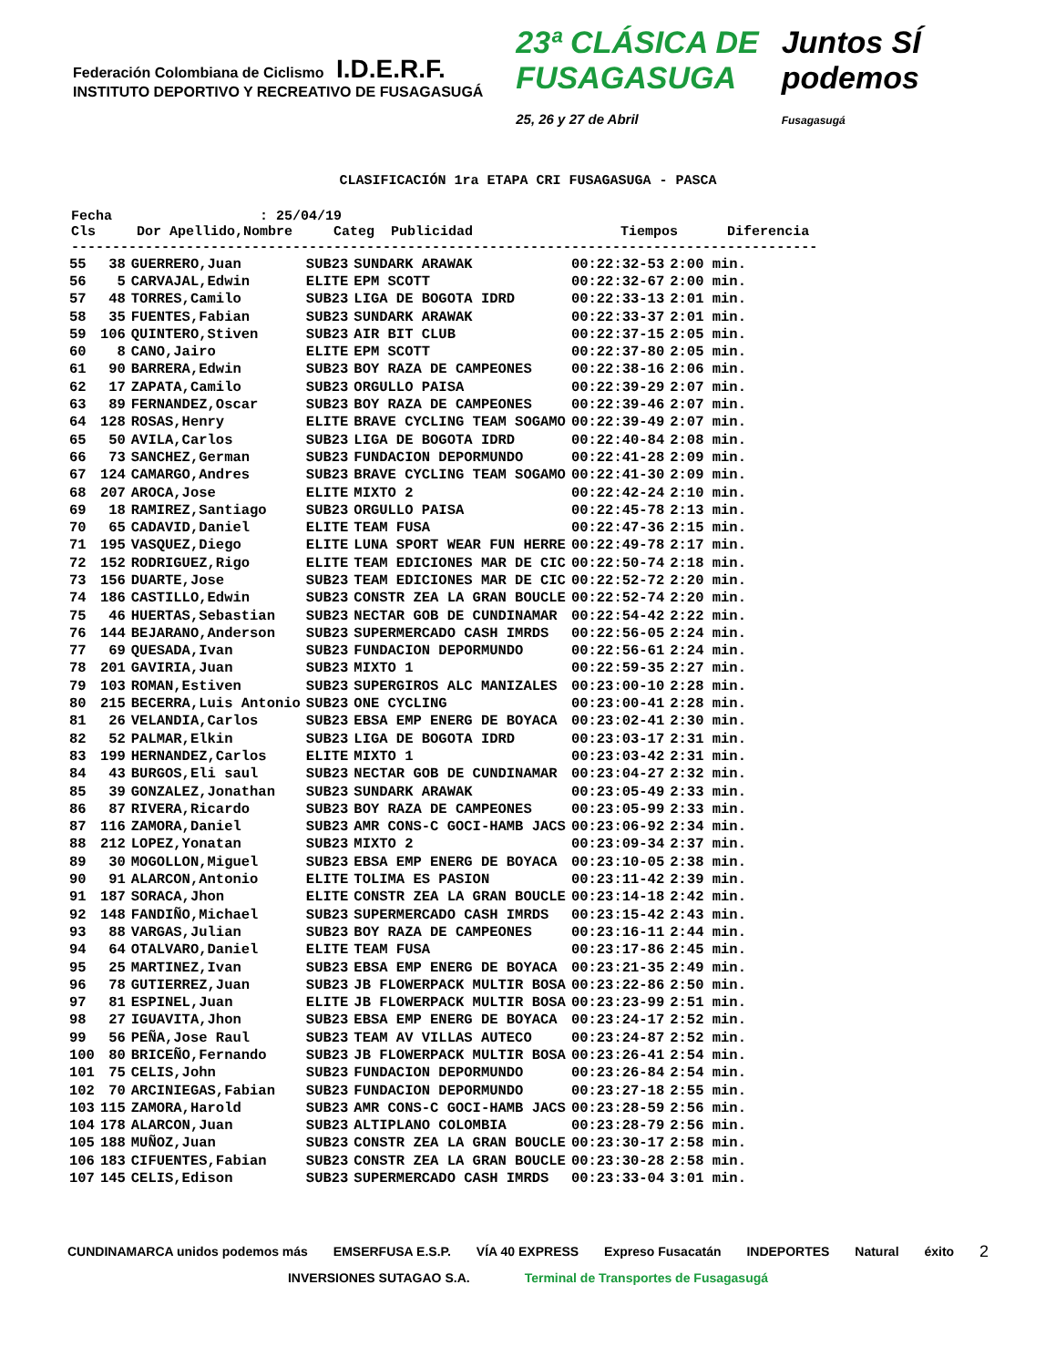Federación Colombiana de Ciclismo I.D.E.R.F. INSTITUTO DEPORTIVO Y RECREATIVO DE FUSAGASUGÁ 23ª CLÁSICA DE FUSAGASUGA
25, 26 y 27 de Abril Juntos SÍ podemos Fusagasugá
CLASIFICACIÓN 1ra ETAPA CRI FUSAGASUGA - PASCA
Fecha : 25/04/19 Cls Dor Apellido,Nombre Categ Publicidad Tiempos Diferencia -------------------------------------------------------------------------------------------
| 55 | 38 | GUERRERO,Juan | SUB23 | SUNDARK ARAWAK | 00:22:32-53 | 2:00 min. |
| 56 | 5 | CARVAJAL,Edwin | ELITE | EPM SCOTT | 00:22:32-67 | 2:00 min. |
| 57 | 48 | TORRES,Camilo | SUB23 | LIGA DE BOGOTA IDRD | 00:22:33-13 | 2:01 min. |
| 58 | 35 | FUENTES,Fabian | SUB23 | SUNDARK ARAWAK | 00:22:33-37 | 2:01 min. |
| 59 | 106 | QUINTERO,Stiven | SUB23 | AIR BIT CLUB | 00:22:37-15 | 2:05 min. |
| 60 | 8 | CANO,Jairo | ELITE | EPM SCOTT | 00:22:37-80 | 2:05 min. |
| 61 | 90 | BARRERA,Edwin | SUB23 | BOY RAZA DE CAMPEONES | 00:22:38-16 | 2:06 min. |
| 62 | 17 | ZAPATA,Camilo | SUB23 | ORGULLO PAISA | 00:22:39-29 | 2:07 min. |
| 63 | 89 | FERNANDEZ,Oscar | SUB23 | BOY RAZA DE CAMPEONES | 00:22:39-46 | 2:07 min. |
| 64 | 128 | ROSAS,Henry | ELITE | BRAVE CYCLING TEAM SOGAMO | 00:22:39-49 | 2:07 min. |
| 65 | 50 | AVILA,Carlos | SUB23 | LIGA DE BOGOTA IDRD | 00:22:40-84 | 2:08 min. |
| 66 | 73 | SANCHEZ,German | SUB23 | FUNDACION DEPORMUNDO | 00:22:41-28 | 2:09 min. |
| 67 | 124 | CAMARGO,Andres | SUB23 | BRAVE CYCLING TEAM SOGAMO | 00:22:41-30 | 2:09 min. |
| 68 | 207 | AROCA,Jose | ELITE | MIXTO 2 | 00:22:42-24 | 2:10 min. |
| 69 | 18 | RAMIREZ,Santiago | SUB23 | ORGULLO PAISA | 00:22:45-78 | 2:13 min. |
| 70 | 65 | CADAVID,Daniel | ELITE | TEAM FUSA | 00:22:47-36 | 2:15 min. |
| 71 | 195 | VASQUEZ,Diego | ELITE | LUNA SPORT WEAR FUN HERRE | 00:22:49-78 | 2:17 min. |
| 72 | 152 | RODRIGUEZ,Rigo | ELITE | TEAM EDICIONES MAR DE CIC | 00:22:50-74 | 2:18 min. |
| 73 | 156 | DUARTE,Jose | SUB23 | TEAM EDICIONES MAR DE CIC | 00:22:52-72 | 2:20 min. |
| 74 | 186 | CASTILLO,Edwin | SUB23 | CONSTR ZEA LA GRAN BOUCLE | 00:22:52-74 | 2:20 min. |
| 75 | 46 | HUERTAS,Sebastian | SUB23 | NECTAR GOB DE CUNDINAMAR | 00:22:54-42 | 2:22 min. |
| 76 | 144 | BEJARANO,Anderson | SUB23 | SUPERMERCADO CASH IMRDS | 00:22:56-05 | 2:24 min. |
| 77 | 69 | QUESADA,Ivan | SUB23 | FUNDACION DEPORMUNDO | 00:22:56-61 | 2:24 min. |
| 78 | 201 | GAVIRIA,Juan | SUB23 | MIXTO 1 | 00:22:59-35 | 2:27 min. |
| 79 | 103 | ROMAN,Estiven | SUB23 | SUPERGIROS ALC MANIZALES | 00:23:00-10 | 2:28 min. |
| 80 | 215 | BECERRA,Luis Antonio | SUB23 | ONE CYCLING | 00:23:00-41 | 2:28 min. |
| 81 | 26 | VELANDIA,Carlos | SUB23 | EBSA EMP ENERG DE BOYACA | 00:23:02-41 | 2:30 min. |
| 82 | 52 | PALMAR,Elkin | SUB23 | LIGA DE BOGOTA IDRD | 00:23:03-17 | 2:31 min. |
| 83 | 199 | HERNANDEZ,Carlos | ELITE | MIXTO 1 | 00:23:03-42 | 2:31 min. |
| 84 | 43 | BURGOS,Eli saul | SUB23 | NECTAR GOB DE CUNDINAMAR | 00:23:04-27 | 2:32 min. |
| 85 | 39 | GONZALEZ,Jonathan | SUB23 | SUNDARK ARAWAK | 00:23:05-49 | 2:33 min. |
| 86 | 87 | RIVERA,Ricardo | SUB23 | BOY RAZA DE CAMPEONES | 00:23:05-99 | 2:33 min. |
| 87 | 116 | ZAMORA,Daniel | SUB23 | AMR CONS-C GOCI-HAMB JACS | 00:23:06-92 | 2:34 min. |
| 88 | 212 | LOPEZ,Yonatan | SUB23 | MIXTO 2 | 00:23:09-34 | 2:37 min. |
| 89 | 30 | MOGOLLON,Miguel | SUB23 | EBSA EMP ENERG DE BOYACA | 00:23:10-05 | 2:38 min. |
| 90 | 91 | ALARCON,Antonio | ELITE | TOLIMA ES PASION | 00:23:11-42 | 2:39 min. |
| 91 | 187 | SORACA,Jhon | ELITE | CONSTR ZEA LA GRAN BOUCLE | 00:23:14-18 | 2:42 min. |
| 92 | 148 | FANDIÑO,Michael | SUB23 | SUPERMERCADO CASH IMRDS | 00:23:15-42 | 2:43 min. |
| 93 | 88 | VARGAS,Julian | SUB23 | BOY RAZA DE CAMPEONES | 00:23:16-11 | 2:44 min. |
| 94 | 64 | OTALVARO,Daniel | ELITE | TEAM FUSA | 00:23:17-86 | 2:45 min. |
| 95 | 25 | MARTINEZ,Ivan | SUB23 | EBSA EMP ENERG DE BOYACA | 00:23:21-35 | 2:49 min. |
| 96 | 78 | GUTIERREZ,Juan | SUB23 | JB FLOWERPACK MULTIR BOSA | 00:23:22-86 | 2:50 min. |
| 97 | 81 | ESPINEL,Juan | ELITE | JB FLOWERPACK MULTIR BOSA | 00:23:23-99 | 2:51 min. |
| 98 | 27 | IGUAVITA,Jhon | SUB23 | EBSA EMP ENERG DE BOYACA | 00:23:24-17 | 2:52 min. |
| 99 | 56 | PEÑA,Jose Raul | SUB23 | TEAM AV VILLAS AUTECO | 00:23:24-87 | 2:52 min. |
| 100 | 80 | BRICEÑO,Fernando | SUB23 | JB FLOWERPACK MULTIR BOSA | 00:23:26-41 | 2:54 min. |
| 101 | 75 | CELIS,John | SUB23 | FUNDACION DEPORMUNDO | 00:23:26-84 | 2:54 min. |
| 102 | 70 | ARCINIEGAS,Fabian | SUB23 | FUNDACION DEPORMUNDO | 00:23:27-18 | 2:55 min. |
| 103 | 115 | ZAMORA,Harold | SUB23 | AMR CONS-C GOCI-HAMB JACS | 00:23:28-59 | 2:56 min. |
| 104 | 178 | ALARCON,Juan | SUB23 | ALTIPLANO COLOMBIA | 00:23:28-79 | 2:56 min. |
| 105 | 188 | MUÑOZ,Juan | SUB23 | CONSTR ZEA LA GRAN BOUCLE | 00:23:30-17 | 2:58 min. |
| 106 | 183 | CIFUENTES,Fabian | SUB23 | CONSTR ZEA LA GRAN BOUCLE | 00:23:30-28 | 2:58 min. |
| 107 | 145 | CELIS,Edison | SUB23 | SUPERMERCADO CASH IMRDS | 00:23:33-04 | 3:01 min. |
CUNDINAMARCA unidos podemos más EMSERFUSA E.S.P. VÍA 40 EXPRESS Expreso Fusacatán INDEPORTES Natural éxito 2
INVERSIONES SUTAGAO S.A. Terminal de Transportes de Fusagasugá